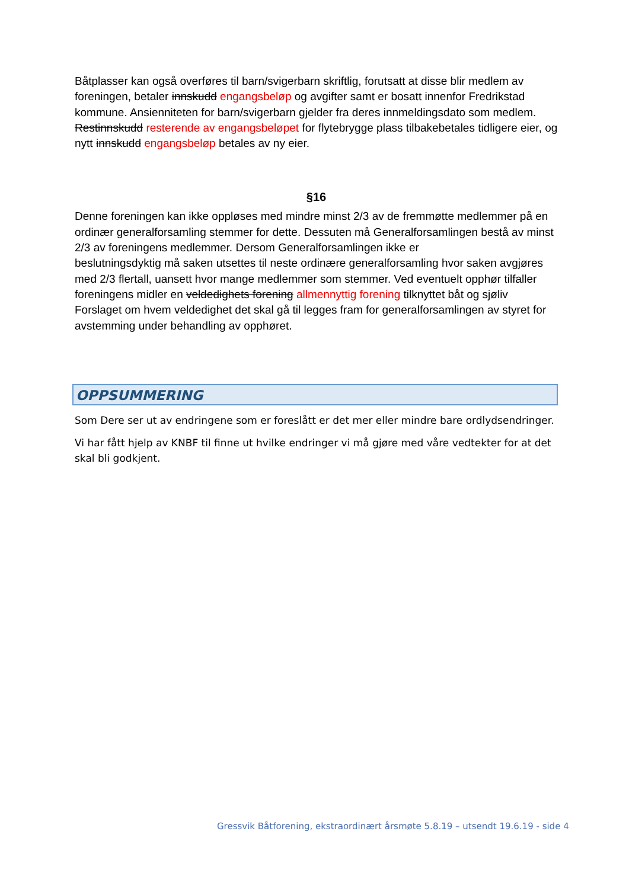Båtplasser kan også overføres til barn/svigerbarn skriftlig, forutsatt at disse blir medlem av foreningen, betaler innskudd engangsbeløp og avgifter samt er bosatt innenfor Fredrikstad kommune. Ansienniteten for barn/svigerbarn gjelder fra deres innmeldingsdato som medlem. Restinnskudd resterende av engangsbeløpet for flytebrygge plass tilbakebetales tidligere eier, og nytt innskudd engangsbeløp betales av ny eier.
§16
Denne foreningen kan ikke oppløses med mindre minst 2/3 av de fremmøtte medlemmer på en ordinær generalforsamling stemmer for dette. Dessuten må Generalforsamlingen bestå av minst 2/3 av foreningens medlemmer. Dersom Generalforsamlingen ikke er
beslutningsdyktig må saken utsettes til neste ordinære generalforsamling hvor saken avgjøres med 2/3 flertall, uansett hvor mange medlemmer som stemmer. Ved eventuelt opphør tilfaller foreningens midler en veldedighets forening allmennyttig forening tilknyttet båt og sjøliv Forslaget om hvem veldedighet det skal gå til legges fram for generalforsamlingen av styret for avstemming under behandling av opphøret.
OPPSUMMERING
Som Dere ser ut av endringene som er foreslått er det mer eller mindre bare ordlydsendringer.
Vi har fått hjelp av KNBF til finne ut hvilke endringer vi må gjøre med våre vedtekter for at det skal bli godkjent.
Gressvik Båtforening, ekstraordinært årsmøte 5.8.19 – utsendt 19.6.19 - side 4